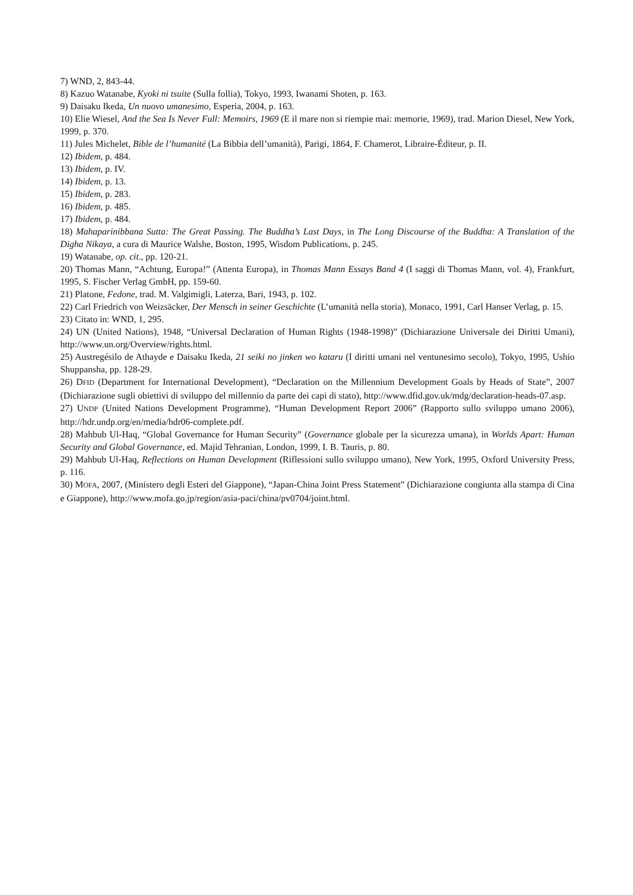7) WND, 2, 843-44.
8) Kazuo Watanabe, Kyoki ni tsuite (Sulla follia), Tokyo, 1993, Iwanami Shoten, p. 163.
9) Daisaku Ikeda, Un nuovo umanesimo, Esperia, 2004, p. 163.
10) Elie Wiesel, And the Sea Is Never Full: Memoirs, 1969 (E il mare non si riempie mai: memorie, 1969), trad. Marion Diesel, New York, 1999, p. 370.
11) Jules Michelet, Bible de l’humanité (La Bibbia dell’umanità), Parigi, 1864, F. Chamerot, Libraire-Éditeur, p. II.
12) Ibidem, p. 484.
13) Ibidem, p. IV.
14) Ibidem, p. 13.
15) Ibidem, p. 283.
16) Ibidem, p. 485.
17) Ibidem, p. 484.
18) Mahaparinibbana Sutta: The Great Passing. The Buddha’s Last Days, in The Long Discourse of the Buddha: A Translation of the Digha Nikaya, a cura di Maurice Walshe, Boston, 1995, Wisdom Publications, p. 245.
19) Watanabe, op. cit., pp. 120-21.
20) Thomas Mann, “Achtung, Europa!” (Attenta Europa), in Thomas Mann Essays Band 4 (I saggi di Thomas Mann, vol. 4), Frankfurt, 1995, S. Fischer Verlag GmbH, pp. 159-60.
21) Platone, Fedone, trad. M. Valgimigli, Laterza, Bari, 1943, p. 102.
22) Carl Friedrich von Weizsäcker, Der Mensch in seiner Geschichte (L’umanità nella storia), Monaco, 1991, Carl Hanser Verlag, p. 15.
23) Citato in: WND, 1, 295.
24) UN (United Nations), 1948, “Universal Declaration of Human Rights (1948-1998)” (Dichiarazione Universale dei Diritti Umani), http://www.un.org/Overview/rights.html.
25) Austregésilo de Athayde e Daisaku Ikeda, 21 seiki no jinken wo kataru (I diritti umani nel ventunesimo secolo), Tokyo, 1995, Ushio Shuppansha, pp. 128-29.
26) DFID (Department for International Development), “Declaration on the Millennium Development Goals by Heads of State”, 2007 (Dichiarazione sugli obiettivi di sviluppo del millennio da parte dei capi di stato), http://www.dfid.gov.uk/mdg/declaration-heads-07.asp.
27) UNDP (United Nations Development Programme), “Human Development Report 2006” (Rapporto sullo sviluppo umano 2006), http://hdr.undp.org/en/media/hdr06-complete.pdf.
28) Mahbub Ul-Haq, “Global Governance for Human Security” (Governance globale per la sicurezza umana), in Worlds Apart: Human Security and Global Governance, ed. Majid Tehranian, London, 1999, I. B. Tauris, p. 80.
29) Mahbub Ul-Haq, Reflections on Human Development (Riflessioni sullo sviluppo umano), New York, 1995, Oxford University Press, p. 116.
30) MOFA, 2007, (Ministero degli Esteri del Giappone), “Japan-China Joint Press Statement” (Dichiarazione congiunta alla stampa di Cina e Giappone), http://www.mofa.go.jp/region/asia-paci/china/pv0704/joint.html.